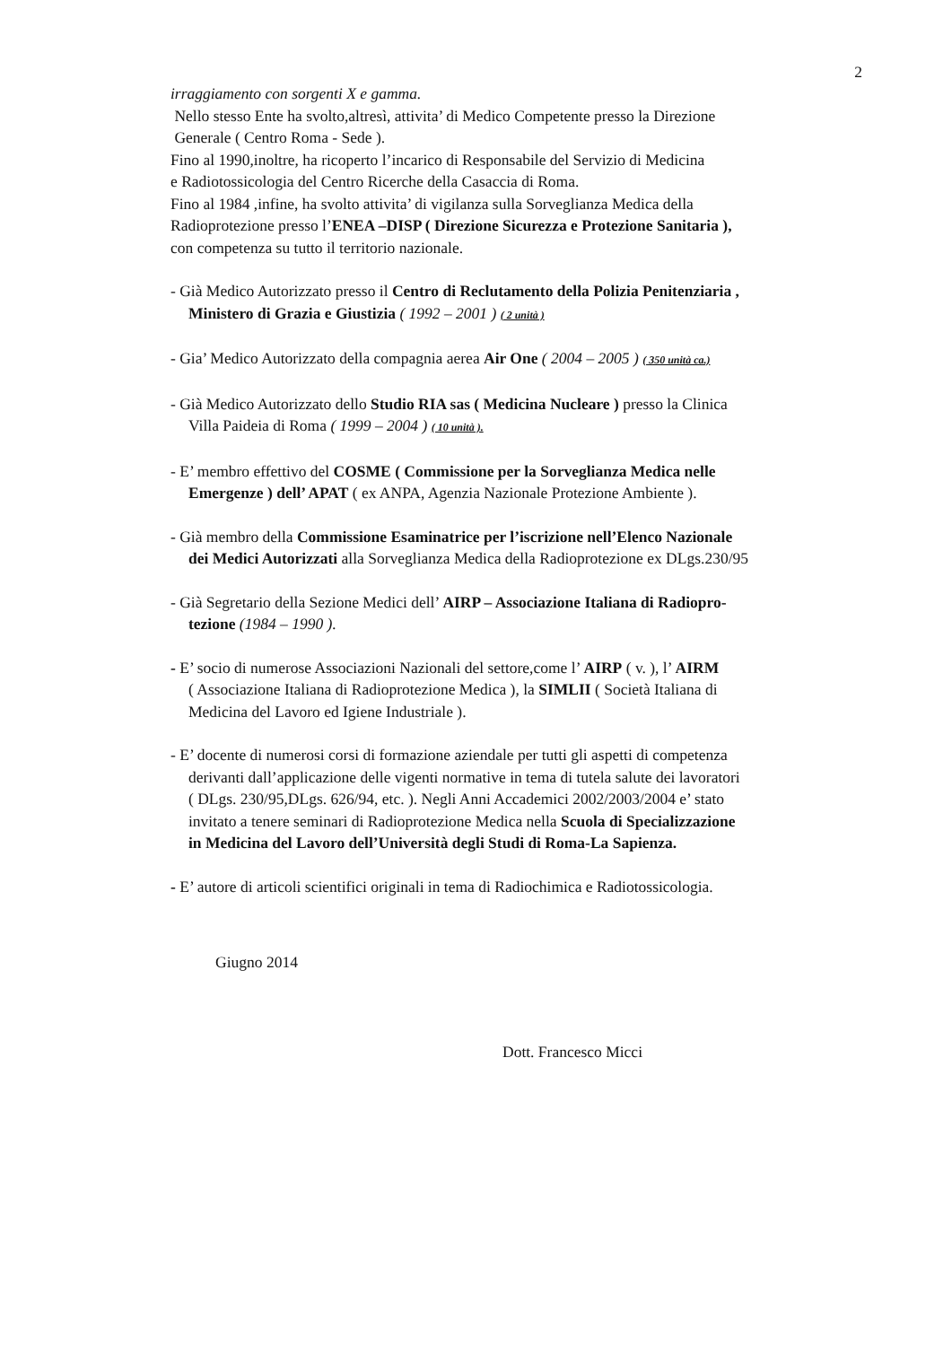2
irraggiamento con sorgenti X e gamma.
Nello stesso Ente ha svolto,altresì, attivita’ di Medico Competente presso la Direzione
Generale ( Centro Roma - Sede ).
Fino al 1990,inoltre, ha ricoperto l’incarico di Responsabile del Servizio di Medicina
e Radiotossicologia del Centro Ricerche della Casaccia di Roma.
Fino al 1984 ,infine, ha svolto attivita’ di vigilanza sulla Sorveglianza Medica della
Radioprotezione presso l’ENEA –DISP ( Direzione Sicurezza e Protezione Sanitaria ),
con competenza su tutto il territorio nazionale.
- Già Medico Autorizzato presso il Centro di Reclutamento della Polizia Penitenziaria ,
Ministero di Grazia e Giustizia ( 1992 – 2001 ) ( 2 unità )
- Gia’ Medico Autorizzato della compagnia aerea Air One ( 2004 – 2005 ) ( 350 unità ca.)
- Già Medico Autorizzato dello Studio RIA sas ( Medicina Nucleare ) presso la Clinica
Villa Paideia di Roma ( 1999 – 2004 ) ( 10 unità ).
- E’ membro effettivo del COSME ( Commissione per la Sorveglianza Medica nelle
Emergenze ) dell’ APAT ( ex ANPA, Agenzia Nazionale Protezione Ambiente ).
- Già membro della Commissione Esaminatrice per l’iscrizione nell’Elenco Nazionale
dei Medici Autorizzati alla Sorveglianza Medica della Radioprotezione ex DLgs.230/95
- Già Segretario della Sezione Medici dell’ AIRP – Associazione Italiana di Radiopro-
tezione (1984 – 1990 ).
- E’ socio di numerose Associazioni Nazionali del settore,come l’ AIRP ( v. ), l’ AIRM
( Associazione Italiana di Radioprotezione Medica ), la SIMLII ( Società Italiana di
Medicina del Lavoro ed Igiene Industriale ).
- E’ docente di numerosi corsi di formazione aziendale per tutti gli aspetti di competenza
derivanti dall’applicazione delle vigenti normative in tema di tutela salute dei lavoratori
( DLgs. 230/95,DLgs. 626/94, etc. ). Negli Anni Accademici 2002/2003/2004 e’ stato
invitato a tenere seminari di Radioprotezione Medica nella Scuola di Specializzazione
in Medicina del Lavoro dell’Università degli Studi di Roma-La Sapienza.
- E’ autore di articoli scientifici originali in tema di Radiochimica e Radiotossicologia.
Giugno 2014
Dott. Francesco Micci